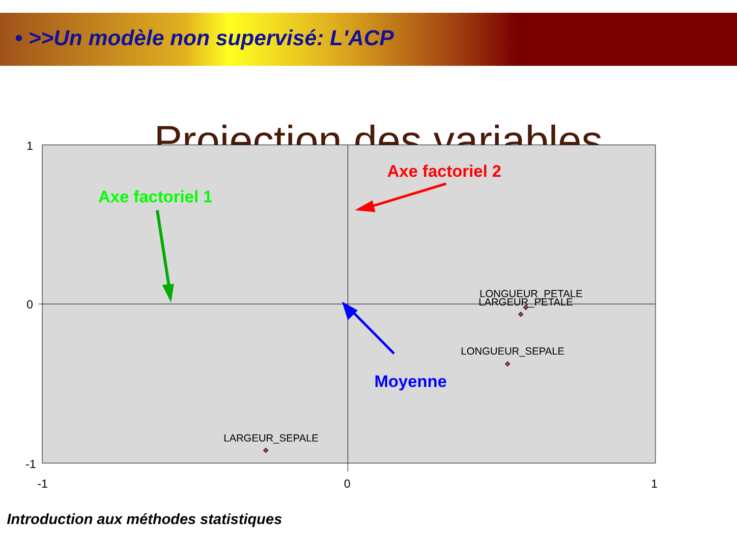• >>Un modèle non supervisé: L'ACP
Projection des variables
1
0
-1
-1
0
1
LONGUEUR_PETALE
LARGEUR_PETALE
LONGUEUR_SEPALE
LARGEUR_SEPALE
Axe factoriel 1
Axe factoriel 2
Moyenne
Introduction aux méthodes statistiques